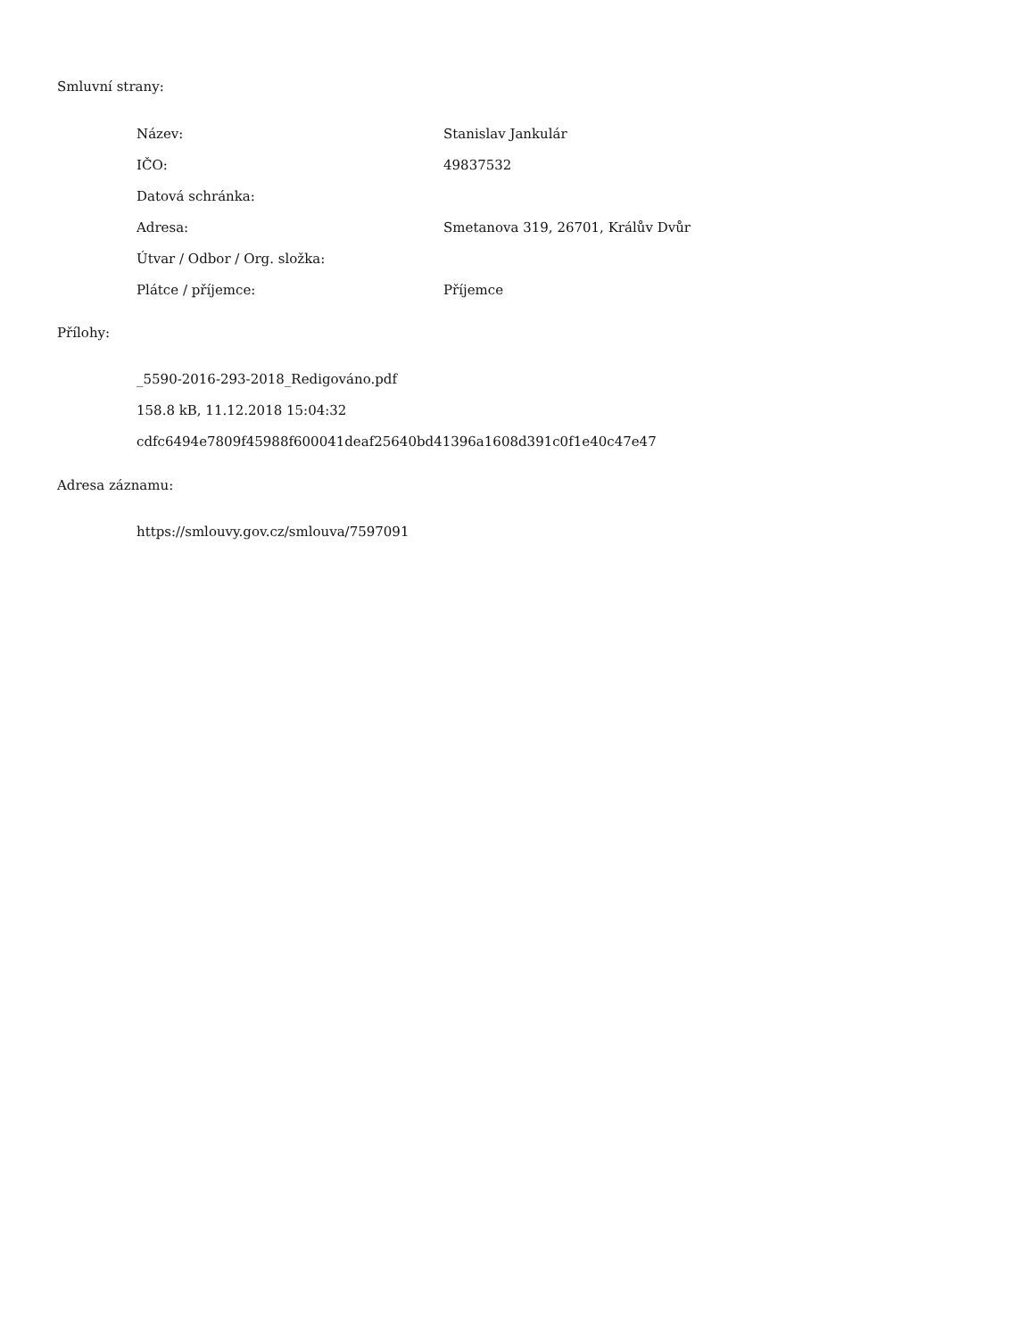Smluvní strany:
| Název: | Stanislav Jankulár |
| IČO: | 49837532 |
| Datová schránka: | |
| Adresa: | Smetanova 319, 26701, Králův Dvůr |
| Útvar / Odbor / Org. složka: | |
| Plátce / příjemce: | Příjemce |
Přílohy:
_5590-2016-293-2018_Redigováno.pdf
158.8 kB, 11.12.2018 15:04:32
cdfc6494e7809f45988f600041deaf25640bd41396a1608d391c0f1e40c47e47
Adresa záznamu:
https://smlouvy.gov.cz/smlouva/7597091